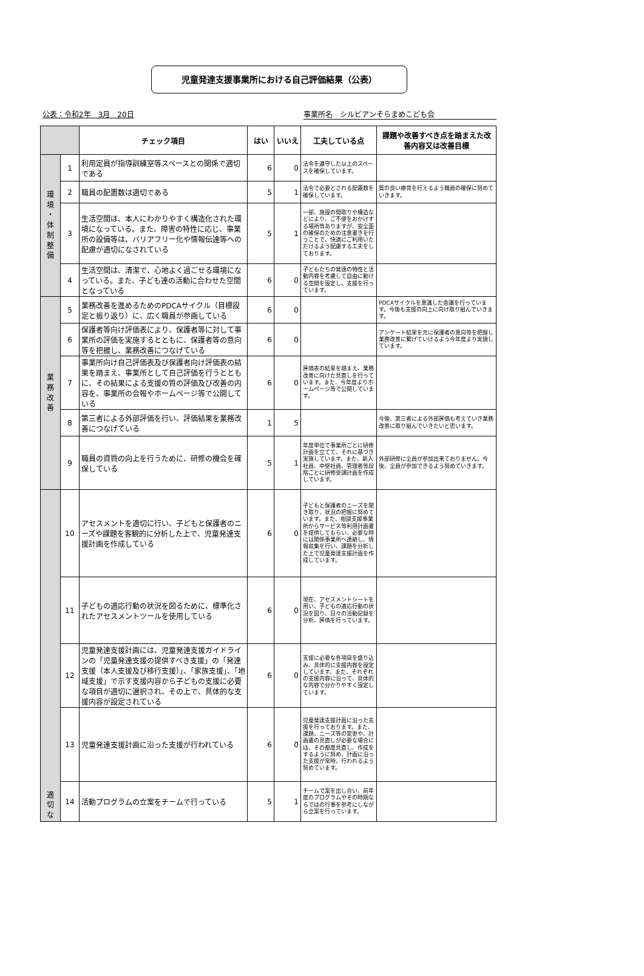児童発達支援事業所における自己評価結果（公表）
公表：令和2年　3月　20日 事業所名　シルビアンそらまめこども会
| | | チェック項目 | はい | いいえ | 工夫している点 | 課題や改善すべき点を踏まえた改善内容又は改善目標 |
| --- | --- | --- | --- | --- | --- | --- |
| 環 境 ・ 体 制 整 備 | 1 | 利用定員が指導訓練室等スペースとの関係で適切である | 6 | 0 | 法令を遵守した以上のスペースを確保しています。 | |
| | 2 | 職員の配置数は適切である | 5 | 1 | 法令で必要とされる配置数を確保しています。 | 質の良い療育を行えるよう職員の確保に努めていきます。 |
| | 3 | 生活空間は、本人にわかりやすく構造化された環境になっている。また、障害の特性に応じ、事業所の設備等は、バリアフリー化や情報伝達等への配慮が適切になされている | 5 | 1 | 一部、施設の間取りや構造などにより、ご不便をおかけする場所等ありますが、安全面の確保のための注意書きを行うことで、快適にご利用いただけるよう配慮する工夫をしております。 | |
| | 4 | 生活空間は、清潔で、心地よく過ごせる環境になっている。また、子ども達の活動に合わせた空間となっている | 6 | 0 | 子どもたちの発達の特性と活動内容を考慮して自由に動ける空間を設定し、支援を行っています。 | |
| 業 務 改 善 | 5 | 業務改善を進めるためのPDCAサイクル（目標設定と振り返り）に、広く職員が参画している | 6 | 0 | | PDCAサイクルを意識した会議を行っています。今後も支援の向上に向け取り組んでいきます。 |
| | 6 | 保護者等向け評価表により、保護者等に対して事業所の評価を実施するとともに、保護者等の意向等を把握し、業務改善につなげている | 6 | 0 | | アンケート結果を元に保護者の意向等を把握し業務改善に繋げていけるよう今年度より実施しています。 |
| | 7 | 事業所向け自己評価表及び保護者向け評価表の結果を踏まえ、事業所として自己評価を行うとともに、その結果による支援の質の評価及び改善の内容を、事業所の会報やホームページ等で公開している | 6 | 0 | 評価表の結果を踏まえ、業務改善に向けた見直しを行っています。また、今年度よりホームページ等で公開しています。 | |
| | 8 | 第三者による外部評価を行い、評価結果を業務改善につなげている | 1 | 5 | | 今後、第三者による外部評価も考えていき業務改善に取り組んでいきたいと思います。 |
| | 9 | 職員の資質の向上を行うために、研修の機会を確保している | 5 | 1 | 年度単位で事業所ごとに研修計画を立てて、それに基づき実施しています。また、新入社員、中堅社員、管理者等段階ごとに研修受講計画を作成しています。 | 外部研修に全員が参加出来ておりません。今後、全員が参加できるよう努めていきます。 |
| 適 切 な | 10 | アセスメントを適切に行い、子どもと保護者のニーズや課題を客観的に分析した上で、児童発達支援計画を作成している | 6 | 0 | 子どもと保護者のニーズを聞き取り、状況の把握に努めています。また、相談支援事業所からサービス等利用計画書を提供してもらい、必要な時には関係事業所へ連絡し、情報収集を行い、課題を分析した上で児童発達支援計画を作成しています。 | |
| | 11 | 子どもの適応行動の状況を図るために、標準化されたアセスメントツールを使用している | 6 | 0 | 現在、アセスメントシートを用い、子どもの適応行動の状況を図り、日々の活動記録を分析、評価を行っています。 | |
| | 12 | 児童発達支援計画には、児童発達支援ガイドラインの「児童発達支援の提供すべき支援」の「発達支援（本人支援及び移行支援）」、「家族支援」、「地域支援」で示す支援内容から子どもの支援に必要な項目が適切に選択され、その上で、具体的な支援内容が設定されている | 6 | 0 | 支援に必要な各項目を盛り込み、具体的に支援内容を設定しています。また、それぞれの支援内容に沿って、具体的な内容で分かりやすく設定しています。 | |
| | 13 | 児童発達支援計画に沿った支援が行われている | 6 | 0 | 児童発達支援計画に沿った支援を行っております。また、課題、ニーズ等の変更や、計画書の見直しが必要な場合には、その都度見直し、作成をするように努め、計画に沿った支援が常時、行われるよう努めています。 | |
| | 14 | 活動プログラムの立案をチームで行っている | 5 | 1 | チームで案を出し合い、前年度のプログラムやその時期ならではの行事を参考にしながら立案を行っています。 | |